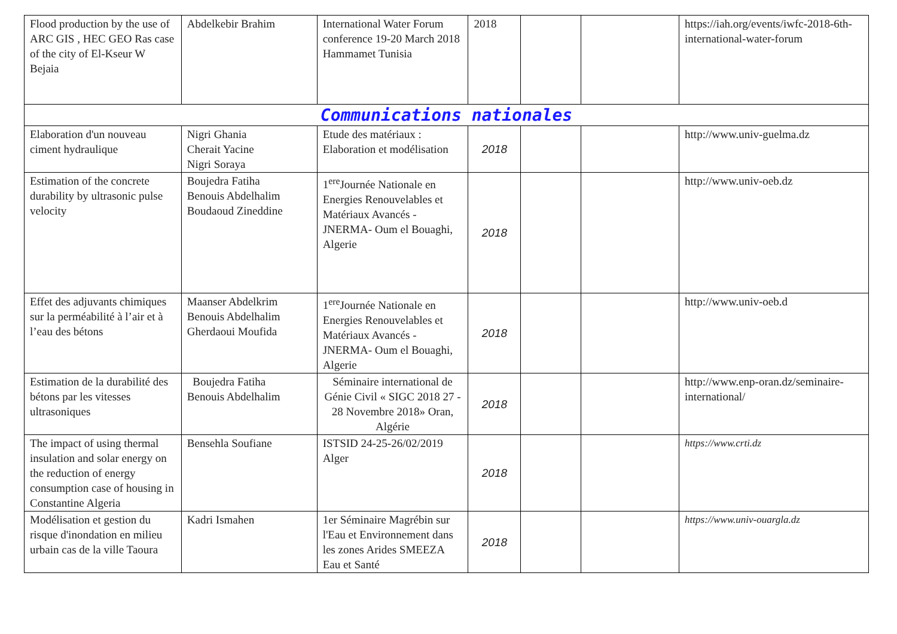| Flood production by the use of ARC GIS , HEC GEO Ras case of the city of El-Kseur W Bejaia | Abdelkebir Brahim | International Water Forum conference 19-20 March 2018 Hammamet Tunisia | 2018 | | | https://iah.org/events/iwfc-2018-6th-international-water-forum |
| Communications nationales | | | | | | |
| Elaboration d'un nouveau ciment hydraulique | Nigri Ghania Cherait Yacine Nigri Soraya | Etude des matériaux : Elaboration et modélisation | 2018 | | | http://www.univ-guelma.dz |
| Estimation of the concrete durability by ultrasonic pulse velocity | Boujedra Fatiha Benouis Abdelhalim Boudaoud Zineddine | 1<sup>ere</sup>Journée Nationale en Energies Renouvelables et Matériaux Avancés - JNERMA- Oum el Bouaghi, Algerie | 2018 | | | http://www.univ-oeb.dz |
| Effet des adjuvants chimiques sur la perméabilité à l’air et à l’eau des bétons | Maanser Abdelkrim Benouis Abdelhalim Gherdaoui Moufida | 1<sup>ere</sup>Journée Nationale en Energies Renouvelables et Matériaux Avancés - JNERMA- Oum el Bouaghi, Algerie | 2018 | | | http://www.univ-oeb.d |
| Estimation de la durabilité des bétons par les vitesses ultrasoniques | Boujedra Fatiha Benouis Abdelhalim | Séminaire international de Génie Civil « SIGC 2018 27 - 28 Novembre 2018» Oran, Algérie | 2018 | | | http://www.enp-oran.dz/seminaire-international/ |
| The impact of using thermal insulation and solar energy on the reduction of energy consumption case of housing in Constantine Algeria | Bensehla Soufiane | ISTSID 24-25-26/02/2019 Alger | 2018 | | | https://www.crti.dz |
| Modélisation et gestion du risque d'inondation en milieu urbain cas de la ville Taoura | Kadri Ismahen | 1er Séminaire Magrébin sur l'Eau et Environnement dans les zones Arides SMEEZA Eau et Santé | 2018 | | | https://www.univ-ouargla.dz |